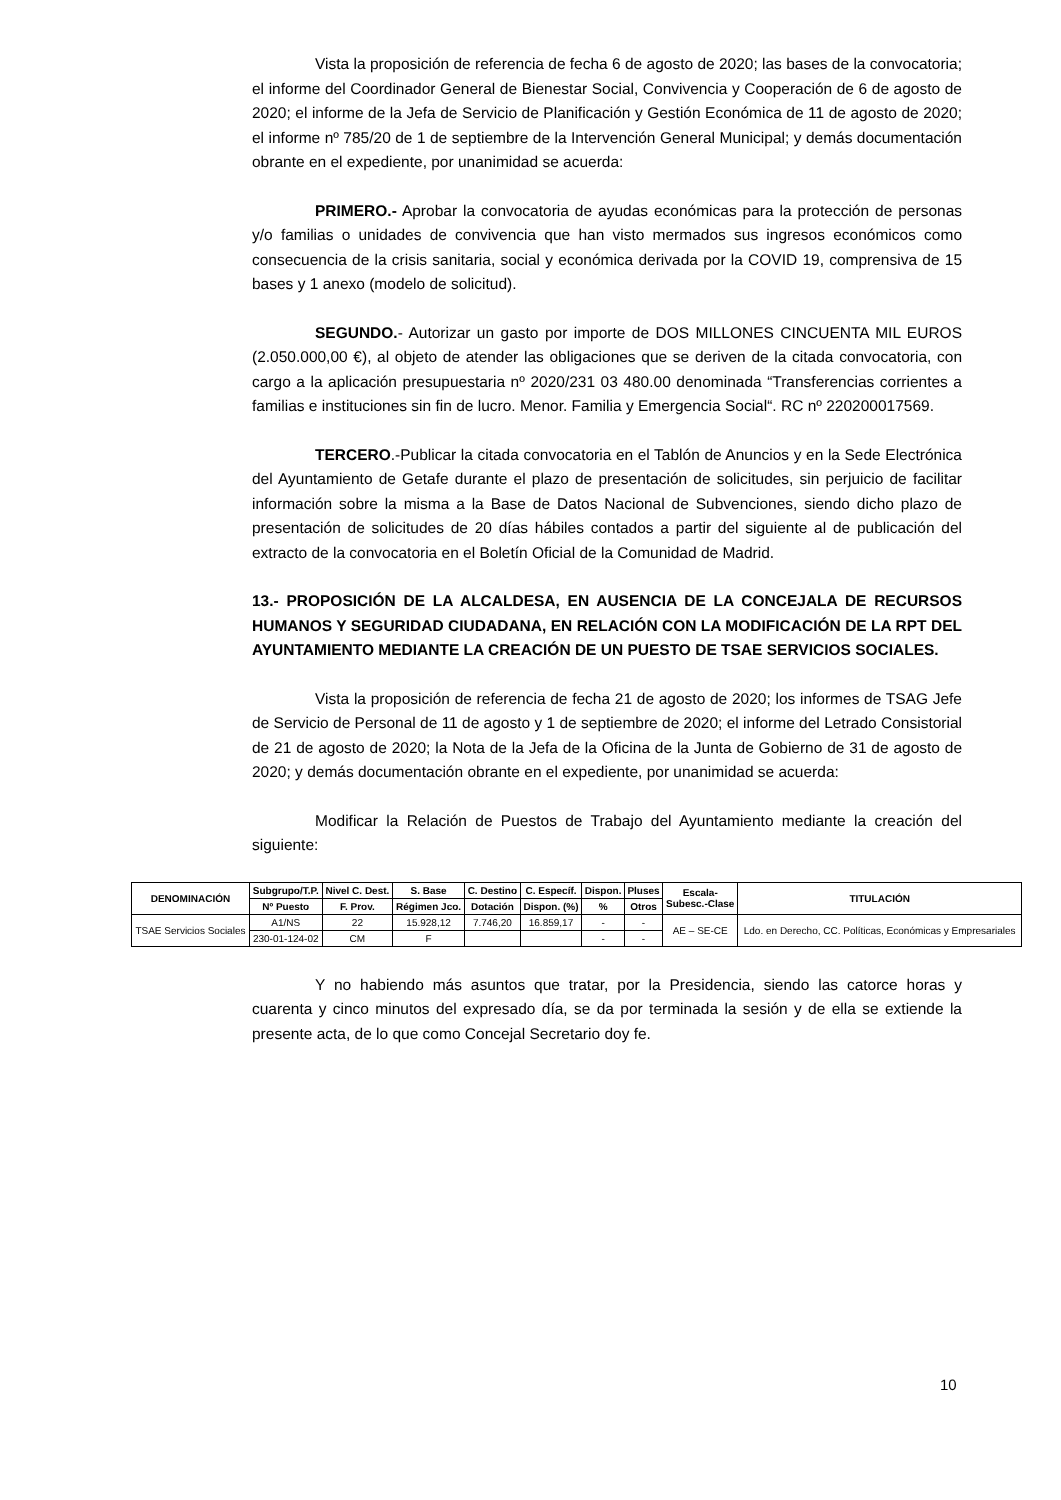Vista la proposición de referencia de fecha 6 de agosto de 2020; las bases de la convocatoria; el informe del Coordinador General de Bienestar Social, Convivencia y Cooperación de 6 de agosto de 2020; el informe de la Jefa de Servicio de Planificación y Gestión Económica de 11 de agosto de 2020; el informe nº 785/20 de 1 de septiembre de la Intervención General Municipal; y demás documentación obrante en el expediente, por unanimidad se acuerda:
PRIMERO.- Aprobar la convocatoria de ayudas económicas para la protección de personas y/o familias o unidades de convivencia que han visto mermados sus ingresos económicos como consecuencia de la crisis sanitaria, social y económica derivada por la COVID 19, comprensiva de 15 bases y 1 anexo (modelo de solicitud).
SEGUNDO.- Autorizar un gasto por importe de DOS MILLONES CINCUENTA MIL EUROS (2.050.000,00 €), al objeto de atender las obligaciones que se deriven de la citada convocatoria, con cargo a la aplicación presupuestaria nº 2020/231 03 480.00 denominada “Transferencias corrientes a familias e instituciones sin fin de lucro. Menor. Familia y Emergencia Social“. RC nº 220200017569.
TERCERO.-Publicar la citada convocatoria en el Tablón de Anuncios y en la Sede Electrónica del Ayuntamiento de Getafe durante el plazo de presentación de solicitudes, sin perjuicio de facilitar información sobre la misma a la Base de Datos Nacional de Subvenciones, siendo dicho plazo de presentación de solicitudes de 20 días hábiles contados a partir del siguiente al de publicación del extracto de la convocatoria en el Boletín Oficial de la Comunidad de Madrid.
13.- PROPOSICIÓN DE LA ALCALDESA, EN AUSENCIA DE LA CONCEJALA DE RECURSOS HUMANOS Y SEGURIDAD CIUDADANA, EN RELACIÓN CON LA MODIFICACIÓN DE LA RPT DEL AYUNTAMIENTO MEDIANTE LA CREACIÓN DE UN PUESTO DE TSAE SERVICIOS SOCIALES.
Vista la proposición de referencia de fecha 21 de agosto de 2020; los informes de TSAG Jefe de Servicio de Personal de 11 de agosto y 1 de septiembre de 2020; el informe del Letrado Consistorial de 21 de agosto de 2020; la Nota de la Jefa de la Oficina de la Junta de Gobierno de 31 de agosto de 2020; y demás documentación obrante en el expediente, por unanimidad se acuerda:
Modificar la Relación de Puestos de Trabajo del Ayuntamiento mediante la creación del siguiente:
| DENOMINACIÓN | Subgrupo/T.P. | Nivel C. Dest. | S. Base | C. Destino | C. Específ. | Dispon. | Pluses | Escala- Subesc.-Clase | TITULACIÓN |
| --- | --- | --- | --- | --- | --- | --- | --- | --- | --- |
| | Nº Puesto | F. Prov. | Régimen Jco. | Dotación | Dispon. (%) | % | Otros | | |
| TSAE Servicios Sociales | A1/NS | 22 | 15.928,12 | 7.746,20 | 16.859,17 | - | - | AE – SE-CE | Ldo. en Derecho, CC. Políticas, Económicas y Empresariales |
| | 230-01-124-02 | CM | F | | | - | - | | |
Y no habiendo más asuntos que tratar, por la Presidencia, siendo las catorce horas y cuarenta y cinco minutos del expresado día, se da por terminada la sesión y de ella se extiende la presente acta, de lo que como Concejal Secretario doy fe.
10